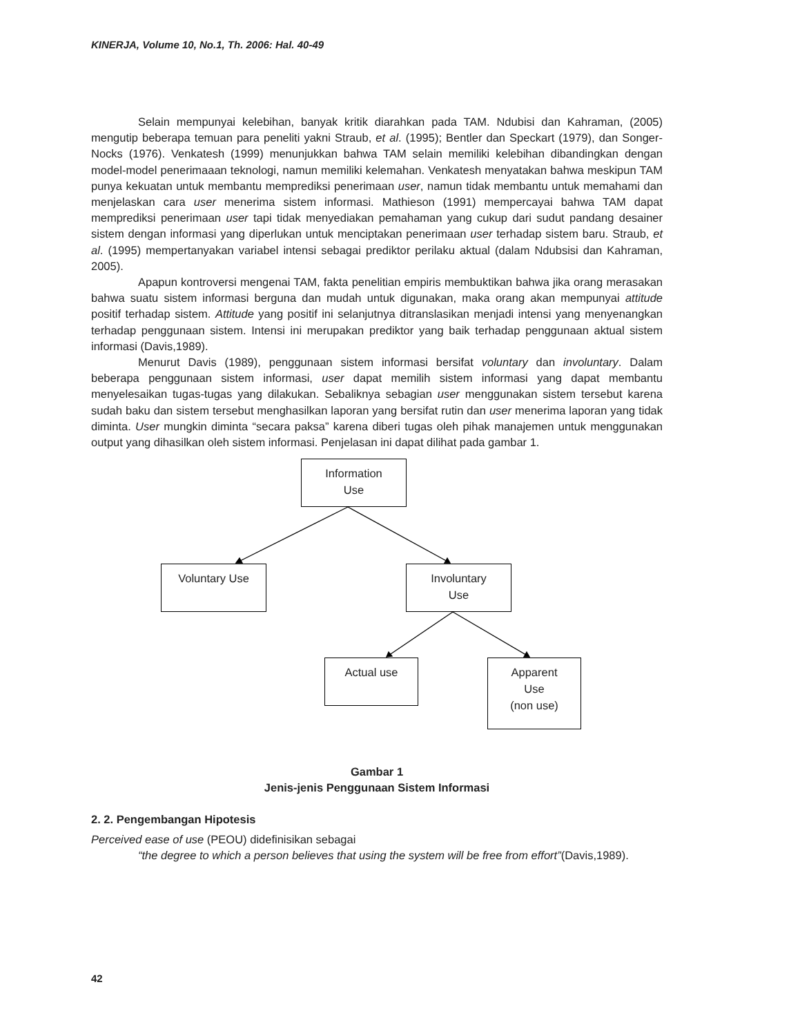KINERJA, Volume 10, No.1, Th. 2006: Hal. 40-49
Selain mempunyai kelebihan, banyak kritik diarahkan pada TAM. Ndubisi dan Kahraman, (2005) mengutip beberapa temuan para peneliti yakni Straub, et al. (1995); Bentler dan Speckart (1979), dan Songer-Nocks (1976). Venkatesh (1999) menunjukkan bahwa TAM selain memiliki kelebihan dibandingkan dengan model-model penerimaaan teknologi, namun memiliki kelemahan. Venkatesh menyatakan bahwa meskipun TAM punya kekuatan untuk membantu memprediksi penerimaan user, namun tidak membantu untuk memahami dan menjelaskan cara user menerima sistem informasi. Mathieson (1991) mempercayai bahwa TAM dapat memprediksi penerimaan user tapi tidak menyediakan pemahaman yang cukup dari sudut pandang desainer sistem dengan informasi yang diperlukan untuk menciptakan penerimaan user terhadap sistem baru. Straub, et al. (1995) mempertanyakan variabel intensi sebagai prediktor perilaku aktual (dalam Ndubsisi dan Kahraman, 2005).
Apapun kontroversi mengenai TAM, fakta penelitian empiris membuktikan bahwa jika orang merasakan bahwa suatu sistem informasi berguna dan mudah untuk digunakan, maka orang akan mempunyai attitude positif terhadap sistem. Attitude yang positif ini selanjutnya ditranslasikan menjadi intensi yang menyenangkan terhadap penggunaan sistem. Intensi ini merupakan prediktor yang baik terhadap penggunaan aktual sistem informasi (Davis,1989).
Menurut Davis (1989), penggunaan sistem informasi bersifat voluntary dan involuntary. Dalam beberapa penggunaan sistem informasi, user dapat memilih sistem informasi yang dapat membantu menyelesaikan tugas-tugas yang dilakukan. Sebaliknya sebagian user menggunakan sistem tersebut karena sudah baku dan sistem tersebut menghasilkan laporan yang bersifat rutin dan user menerima laporan yang tidak diminta. User mungkin diminta “secara paksa” karena diberi tugas oleh pihak manajemen untuk menggunakan output yang dihasilkan oleh sistem informasi. Penjelasan ini dapat dilihat pada gambar 1.
Information
Use
Voluntary Use
Involuntary
Use
Actual use
Apparent
Use
(non use)
Gambar 1
Jenis-jenis Penggunaan Sistem Informasi
2. 2. Pengembangan Hipotesis
Perceived ease of use (PEOU) didefinisikan sebagai
“the degree to which a person believes that using the system will be free from effort”(Davis,1989).
42